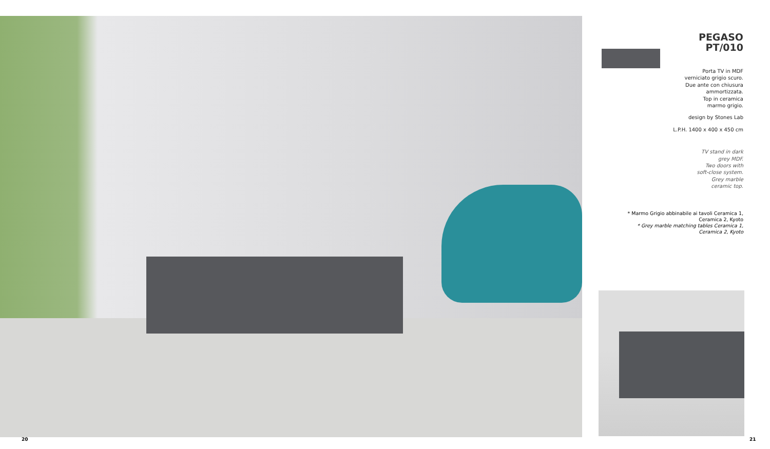PEGASO
PT/010
Porta TV in MDF
verniciato grigio scuro.
Due ante con chiusura
ammortizzata.
Top in ceramica
marmo grigio.
design by Stones Lab
L.P.H. 1400 x 400 x 450 cm
TV stand in dark
grey MDF.
Two doors with
soft-close system.
Grey marble
ceramic top.
* Marmo Grigio abbinabile ai tavoli Ceramica 1,
Ceramica 2, Kyoto
* Grey marble matching tables Ceramica 1,
Ceramica 2, Kyoto
20 21